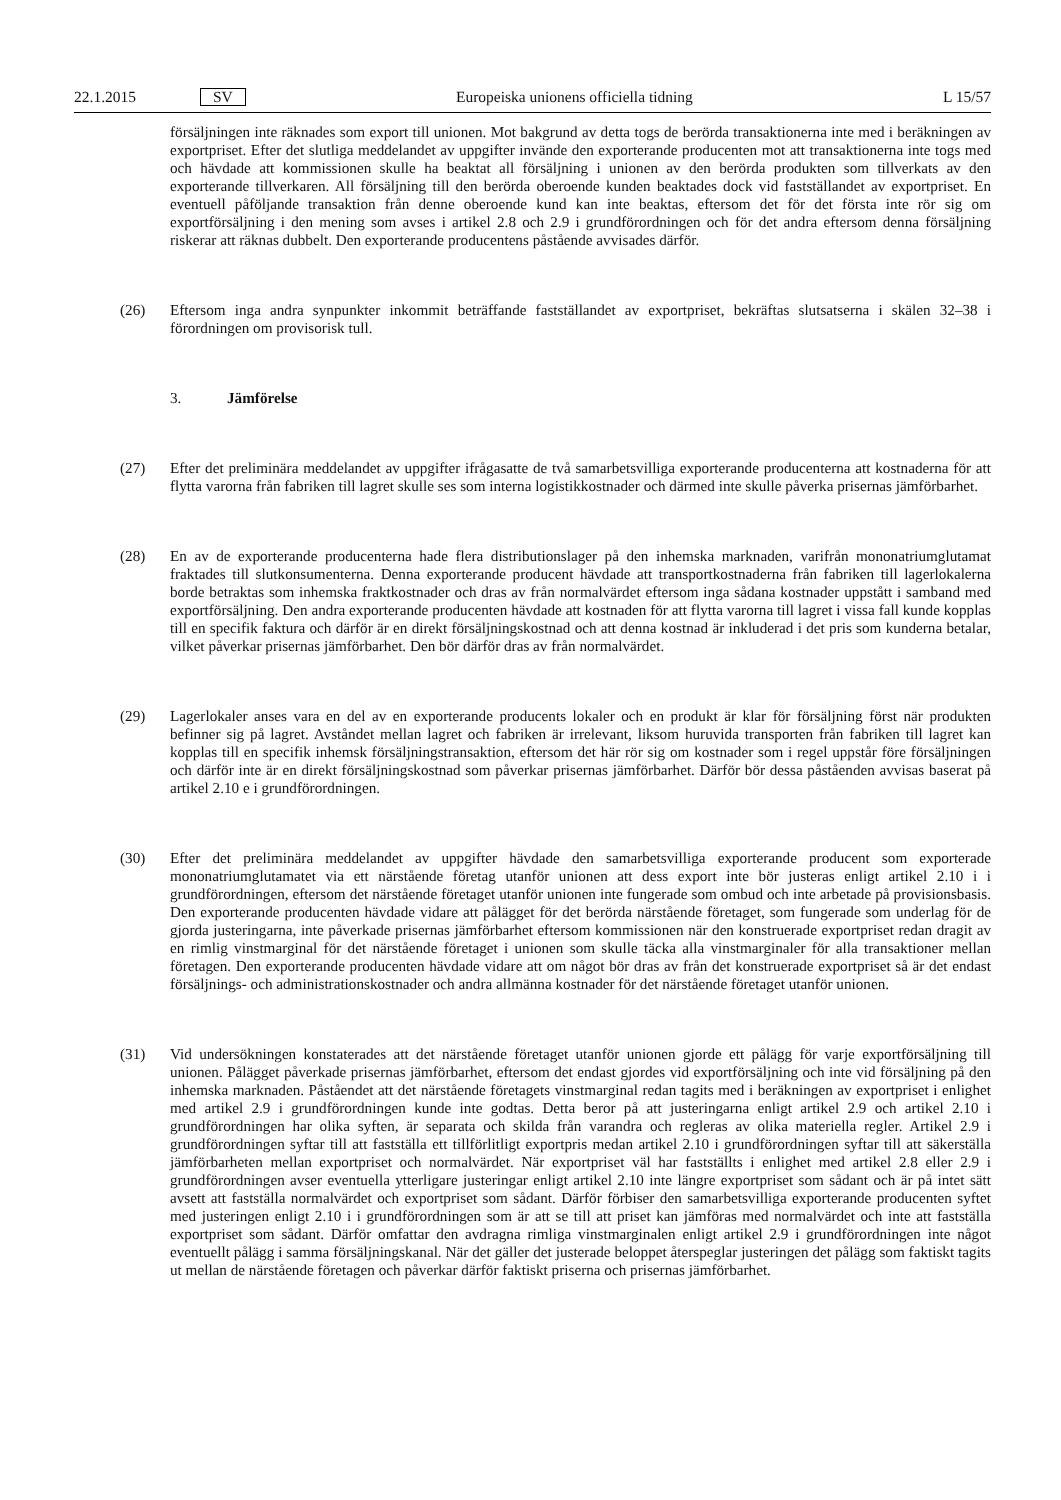22.1.2015 SV Europeiska unionens officiella tidning L 15/57
försäljningen inte räknades som export till unionen. Mot bakgrund av detta togs de berörda transaktionerna inte med i beräkningen av exportpriset. Efter det slutliga meddelandet av uppgifter invände den exporterande producenten mot att transaktionerna inte togs med och hävdade att kommissionen skulle ha beaktat all försäljning i unionen av den berörda produkten som tillverkats av den exporterande tillverkaren. All försäljning till den berörda oberoende kunden beaktades dock vid fastställandet av exportpriset. En eventuell påföljande transaktion från denne oberoende kund kan inte beaktas, eftersom det för det första inte rör sig om exportförsäljning i den mening som avses i artikel 2.8 och 2.9 i grundförordningen och för det andra eftersom denna försäljning riskerar att räknas dubbelt. Den exporterande producentens påstående avvisades därför.
(26) Eftersom inga andra synpunkter inkommit beträffande fastställandet av exportpriset, bekräftas slutsatserna i skälen 32–38 i förordningen om provisorisk tull.
3. Jämförelse
(27) Efter det preliminära meddelandet av uppgifter ifrågasatte de två samarbetsvilliga exporterande producenterna att kostnaderna för att flytta varorna från fabriken till lagret skulle ses som interna logistikkostnader och därmed inte skulle påverka prisernas jämförbarhet.
(28) En av de exporterande producenterna hade flera distributionslager på den inhemska marknaden, varifrån mononatriumglutamat fraktades till slutkonsumenterna. Denna exporterande producent hävdade att transportkostnaderna från fabriken till lagerlokalerna borde betraktas som inhemska fraktkostnader och dras av från normalvärdet eftersom inga sådana kostnader uppstått i samband med exportförsäljning. Den andra exporterande producenten hävdade att kostnaden för att flytta varorna till lagret i vissa fall kunde kopplas till en specifik faktura och därför är en direkt försäljningskostnad och att denna kostnad är inkluderad i det pris som kunderna betalar, vilket påverkar prisernas jämförbarhet. Den bör därför dras av från normalvärdet.
(29) Lagerlokaler anses vara en del av en exporterande producents lokaler och en produkt är klar för försäljning först när produkten befinner sig på lagret. Avståndet mellan lagret och fabriken är irrelevant, liksom huruvida transporten från fabriken till lagret kan kopplas till en specifik inhemsk försäljningstransaktion, eftersom det här rör sig om kostnader som i regel uppstår före försäljningen och därför inte är en direkt försäljningskostnad som påverkar prisernas jämförbarhet. Därför bör dessa påståenden avvisas baserat på artikel 2.10 e i grundförordningen.
(30) Efter det preliminära meddelandet av uppgifter hävdade den samarbetsvilliga exporterande producent som exporterade mononatriumglutamatet via ett närstående företag utanför unionen att dess export inte bör justeras enligt artikel 2.10 i i grundförordningen, eftersom det närstående företaget utanför unionen inte fungerade som ombud och inte arbetade på provisionsbasis. Den exporterande producenten hävdade vidare att pålägget för det berörda närstående företaget, som fungerade som underlag för de gjorda justeringarna, inte påverkade prisernas jämförbarhet eftersom kommissionen när den konstruerade exportpriset redan dragit av en rimlig vinstmarginal för det närstående företaget i unionen som skulle täcka alla vinstmarginaler för alla transaktioner mellan företagen. Den exporterande producenten hävdade vidare att om något bör dras av från det konstruerade exportpriset så är det endast försäljnings- och administrationskostnader och andra allmänna kostnader för det närstående företaget utanför unionen.
(31) Vid undersökningen konstaterades att det närstående företaget utanför unionen gjorde ett pålägg för varje exportförsäljning till unionen. Pålägget påverkade prisernas jämförbarhet, eftersom det endast gjordes vid exportförsäljning och inte vid försäljning på den inhemska marknaden. Påståendet att det närstående företagets vinstmarginal redan tagits med i beräkningen av exportpriset i enlighet med artikel 2.9 i grundförordningen kunde inte godtas. Detta beror på att justeringarna enligt artikel 2.9 och artikel 2.10 i grundförordningen har olika syften, är separata och skilda från varandra och regleras av olika materiella regler. Artikel 2.9 i grundförordningen syftar till att fastställa ett tillförlitligt exportpris medan artikel 2.10 i grundförordningen syftar till att säkerställa jämförbarheten mellan exportpriset och normalvärdet. När exportpriset väl har fastställts i enlighet med artikel 2.8 eller 2.9 i grundförordningen avser eventuella ytterligare justeringar enligt artikel 2.10 inte längre exportpriset som sådant och är på intet sätt avsett att fastställa normalvärdet och exportpriset som sådant. Därför förbiser den samarbetsvilliga exporterande producenten syftet med justeringen enligt 2.10 i i grundförordningen som är att se till att priset kan jämföras med normalvärdet och inte att fastställa exportpriset som sådant. Därför omfattar den avdragna rimliga vinstmarginalen enligt artikel 2.9 i grundförordningen inte något eventuellt pålägg i samma försäljningskanal. När det gäller det justerade beloppet återspeglar justeringen det pålägg som faktiskt tagits ut mellan de närstående företagen och påverkar därför faktiskt priserna och prisernas jämförbarhet.